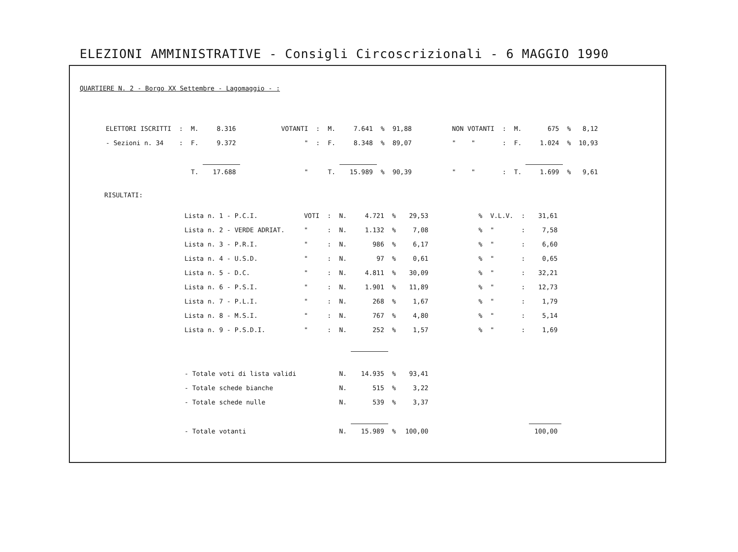ELEZIONI AMMINISTRATIVE - Consigli Circoscrizionali - 6 MAGGIO 1990
QUARTIERE N. 2 - Borgo XX Settembre - Lagomaggio - :
| ELETTORI ISCRITTI | : | M. | 8.316 | | VOTANTI | : | M. | 7.641 | % | 91,88 | | NON VOTANTI | : | M. | 675 | % | 8,12 |
| - Sezioni n. 34 | : | F. | 9.372 | | " | : | F. | 8.348 | % | 89,07 | | " " | : | F. | 1.024 | % | 10,93 |
| | | T. | 17.688 | | " | | T. | 15.989 | % | 90,39 | | " " | : | T. | 1.699 | % | 9,61 |
RISULTATI:
| Lista n. 1 - P.C.I. | VOTI | : | N. | 4.721 | % | 29,53 | | % | V.L.V. | : | 31,61 |
| Lista n. 2 - VERDE ADRIAT. | " | : | N. | 1.132 | % | 7,08 | | % | " | : | 7,58 |
| Lista n. 3 - P.R.I. | " | : | N. | 986 | % | 6,17 | | % | " | : | 6,60 |
| Lista n. 4 - U.S.D. | " | : | N. | 97 | % | 0,61 | | % | " | : | 0,65 |
| Lista n. 5 - D.C. | " | : | N. | 4.811 | % | 30,09 | | % | " | : | 32,21 |
| Lista n. 6 - P.S.I. | " | : | N. | 1.901 | % | 11,89 | | % | " | : | 12,73 |
| Lista n. 7 - P.L.I. | " | : | N. | 268 | % | 1,67 | | % | " | : | 1,79 |
| Lista n. 8 - M.S.I. | " | : | N. | 767 | % | 4,80 | | % | " | : | 5,14 |
| Lista n. 9 - P.S.D.I. | " | : | N. | 252 | % | 1,57 | | % | " | : | 1,69 |
| - Totale voti di lista validi | | | N. | 14.935 | % | 93,41 | | | | | |
| - Totale schede bianche | | | N. | 515 | % | 3,22 | | | | | |
| - Totale schede nulle | | | N. | 539 | % | 3,37 | | | | | |
| - Totale votanti | | | N. | 15.989 | % | 100,00 | | | | | 100,00 |